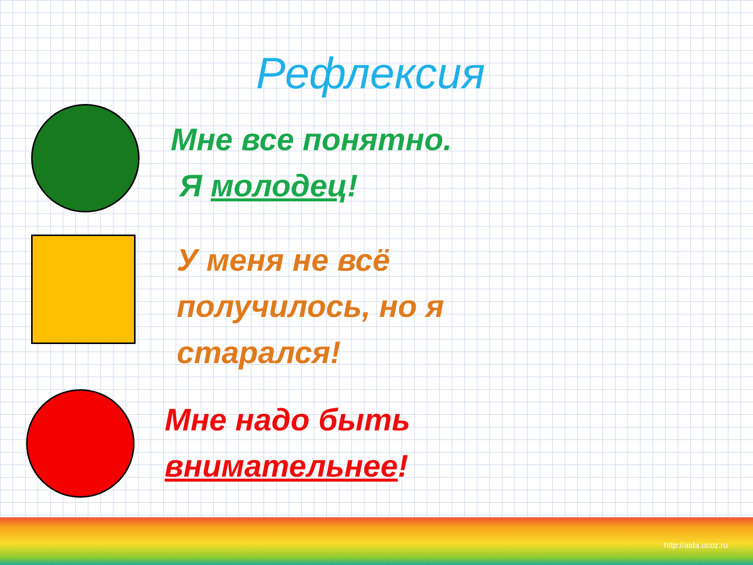Рефлексия
Мне все понятно.
Я молодец!
У меня не всё
получилось, но я
старался!
Мне надо быть
внимательнее!
http://aida.ucoz.ru